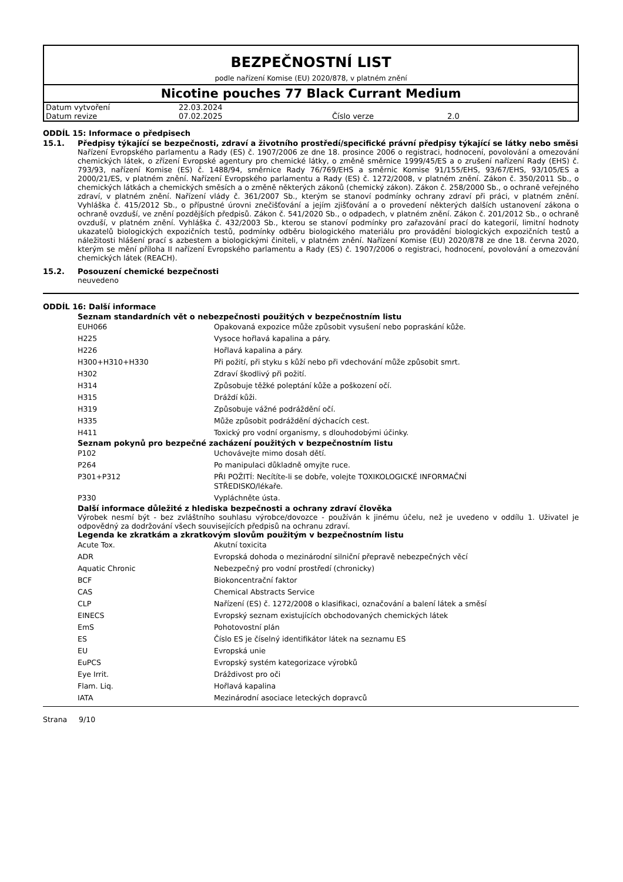BEZPEČNOSTNÍ LIST
podle nařízení Komise (EU) 2020/878, v platném znění
Nicotine pouches 77 Black Currant Medium
| Datum vytvoření | 22.03.2024 | | |
| Datum revize | 07.02.2025 | Číslo verze | 2.0 |
ODDÍL 15: Informace o předpisech
15.1. Předpisy týkající se bezpečnosti, zdraví a životního prostředí/specifické právní předpisy týkající se látky nebo směsi
Nařízení Evropského parlamentu a Rady (ES) č. 1907/2006 ze dne 18. prosince 2006 o registraci, hodnocení, povolování a omezování chemických látek, o zřízení Evropské agentury pro chemické látky, o změně směrnice 1999/45/ES a o zrušení nařízení Rady (EHS) č. 793/93, nařízení Komise (ES) č. 1488/94, směrnice Rady 76/769/EHS a směrnic Komise 91/155/EHS, 93/67/EHS, 93/105/ES a 2000/21/ES, v platném znění. Nařízení Evropského parlamentu a Rady (ES) č. 1272/2008, v platném znění. Zákon č. 350/2011 Sb., o chemických látkách a chemických směsích a o změně některých zákonů (chemický zákon). Zákon č. 258/2000 Sb., o ochraně veřejného zdraví, v platném znění. Nařízení vlády č. 361/2007 Sb., kterým se stanoví podmínky ochrany zdraví při práci, v platném znění. Vyhláška č. 415/2012 Sb., o přípustné úrovni znečišťování a jejím zjišťování a o provedení některých dalších ustanovení zákona o ochraně ovzduší, ve znění pozdějších předpisů. Zákon č. 541/2020 Sb., o odpadech, v platném znění. Zákon č. 201/2012 Sb., o ochraně ovzduší, v platném znění. Vyhláška č. 432/2003 Sb., kterou se stanoví podmínky pro zařazování prací do kategorií, limitní hodnoty ukazatelů biologických expozičních testů, podmínky odběru biologického materiálu pro provádění biologických expozičních testů a náležitosti hlášení prací s azbestem a biologickými činiteli, v platném znění. Nařízení Komise (EU) 2020/878 ze dne 18. června 2020, kterým se mění příloha II nařízení Evropského parlamentu a Rady (ES) č. 1907/2006 o registraci, hodnocení, povolování a omezování chemických látek (REACH).
15.2. Posouzení chemické bezpečnosti
neuvedeno
ODDÍL 16: Další informace
Seznam standardních vět o nebezpečnosti použitých v bezpečnostním listu
| EUH066 | Opakovaná expozice může způsobit vysušení nebo popraskání kůže. |
| H225 | Vysoce hořlavá kapalina a páry. |
| H226 | Hořlavá kapalina a páry. |
| H300+H310+H330 | Při požití, při styku s kůží nebo při vdechování může způsobit smrt. |
| H302 | Zdraví škodlivý při požití. |
| H314 | Způsobuje těžké poleptání kůže a poškození očí. |
| H315 | Dráždí kůži. |
| H319 | Způsobuje vážné podráždění očí. |
| H335 | Může způsobit podráždění dýchacích cest. |
| H411 | Toxický pro vodní organismy, s dlouhodobými účinky. |
Seznam pokynů pro bezpečné zacházení použitých v bezpečnostním listu
| P102 | Uchovávejte mimo dosah dětí. |
| P264 | Po manipulaci důkladně omyjte ruce. |
| P301+P312 | PŘI POŽITÍ: Necítíte-li se dobře, volejte TOXIKOLOGICKÉ INFORMAČNÍ STŘEDISKO/lékaře. |
| P330 | Vypláchněte ústa. |
Další informace důležité z hlediska bezpečnosti a ochrany zdraví člověka
Výrobek nesmí být - bez zvláštního souhlasu výrobce/dovozce - používán k jinému účelu, než je uvedeno v oddílu 1. Uživatel je odpovědný za dodržování všech souvisejících předpisů na ochranu zdraví.
Legenda ke zkratkám a zkratkovým slovům použitým v bezpečnostním listu
| Acute Tox. | Akutní toxicita |
| ADR | Evropská dohoda o mezinárodní silniční přepravě nebezpečných věcí |
| Aquatic Chronic | Nebezpečný pro vodní prostředí (chronicky) |
| BCF | Biokoncentrační faktor |
| CAS | Chemical Abstracts Service |
| CLP | Nařízení (ES) č. 1272/2008 o klasifikaci, označování a balení látek a směsí |
| EINECS | Evropský seznam existujících obchodovaných chemických látek |
| EmS | Pohotovostní plán |
| ES | Číslo ES je číselný identifikátor látek na seznamu ES |
| EU | Evropská unie |
| EuPCS | Evropský systém kategorizace výrobků |
| Eye Irrit. | Dráždivost pro oči |
| Flam. Liq. | Hořlavá kapalina |
| IATA | Mezinárodní asociace leteckých dopravců |
Strana 9/10